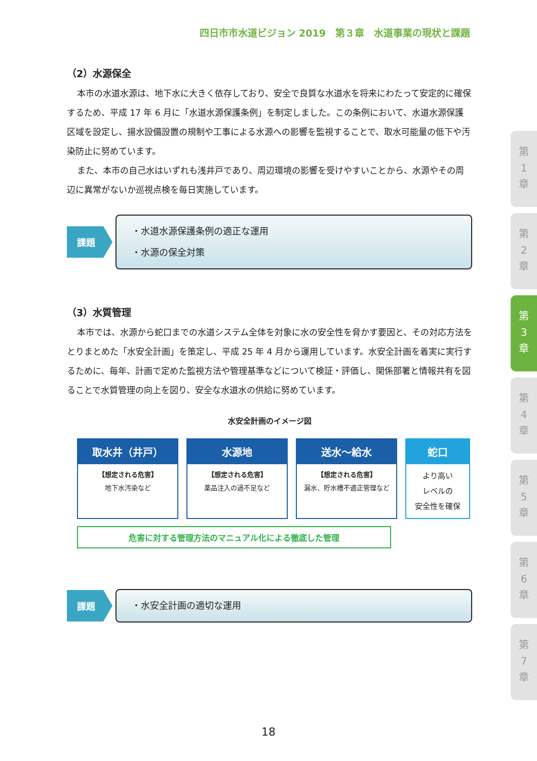四日市市水道ビジョン 2019　第３章　水道事業の現状と課題
（2）水源保全
本市の水道水源は、地下水に大きく依存しており、安全で良質な水道水を将来にわたって安定的に確保するため、平成 17 年 6 月に「水道水源保護条例」を制定しました。この条例において、水道水源保護区域を設定し、揚水設備設置の規制や工事による水源への影響を監視することで、取水可能量の低下や汚染防止に努めています。
また、本市の自己水はいずれも浅井戸であり、周辺環境の影響を受けやすいことから、水源やその周辺に異常がないか巡視点検を毎日実施しています。
課題
・水道水源保護条例の適正な運用
・水源の保全対策
（3）水質管理
本市では、水源から蛇口までの水道システム全体を対象に水の安全性を脅かす要因と、その対応方法をとりまとめた「水安全計画」を策定し、平成 25 年 4 月から運用しています。水安全計画を着実に実行するために、毎年、計画で定めた監視方法や管理基準などについて検証・評価し、関係部署と情報共有を図ることで水質管理の向上を図り、安全な水道水の供給に努めています。
水安全計画のイメージ図
取水井（井戸）
【想定される危害】
地下水汚染など
水源地
【想定される危害】
薬品注入の過不足など
送水～給水
【想定される危害】
漏水、貯水槽不適正管理など
蛇口
より高い
レベルの
安全性を確保
危害に対する管理方法のマニュアル化による徹底した管理
課題
・水安全計画の適切な運用
第
1
章
第
2
章
第
3
章
第
4
章
第
5
章
第
6
章
第
7
章
18